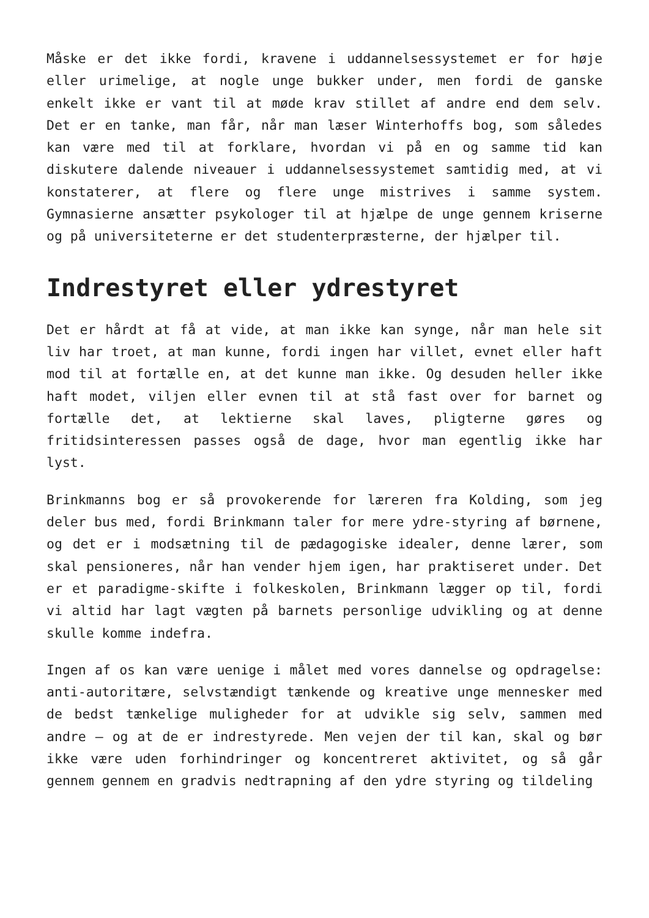Måske er det ikke fordi, kravene i uddannelsessystemet er for høje eller urimelige, at nogle unge bukker under, men fordi de ganske enkelt ikke er vant til at møde krav stillet af andre end dem selv. Det er en tanke, man får, når man læser Winterhoffs bog, som således kan være med til at forklare, hvordan vi på en og samme tid kan diskutere dalende niveauer i uddannelsessystemet samtidig med, at vi konstaterer, at flere og flere unge mistrives i samme system. Gymnasierne ansætter psykologer til at hjælpe de unge gennem kriserne og på universiteterne er det studenterpræsterne, der hjælper til.
Indrestyret eller ydrestyret
Det er hårdt at få at vide, at man ikke kan synge, når man hele sit liv har troet, at man kunne, fordi ingen har villet, evnet eller haft mod til at fortælle en, at det kunne man ikke. Og desuden heller ikke haft modet, viljen eller evnen til at stå fast over for barnet og fortælle det, at lektierne skal laves, pligterne gøres og fritidsinteressen passes også de dage, hvor man egentlig ikke har lyst.
Brinkmanns bog er så provokerende for læreren fra Kolding, som jeg deler bus med, fordi Brinkmann taler for mere ydre-styring af børnene, og det er i modsætning til de pædagogiske idealer, denne lærer, som skal pensioneres, når han vender hjem igen, har praktiseret under. Det er et paradigme-skifte i folkeskolen, Brinkmann lægger op til, fordi vi altid har lagt vægten på barnets personlige udvikling og at denne skulle komme indefra.
Ingen af os kan være uenige i målet med vores dannelse og opdragelse: anti-autoritære, selvstændigt tænkende og kreative unge mennesker med de bedst tænkelige muligheder for at udvikle sig selv, sammen med andre – og at de er indrestyrede. Men vejen der til kan, skal og bør ikke være uden forhindringer og koncentreret aktivitet, og så går gennem gennem en gradvis nedtrapning af den ydre styring og tildeling